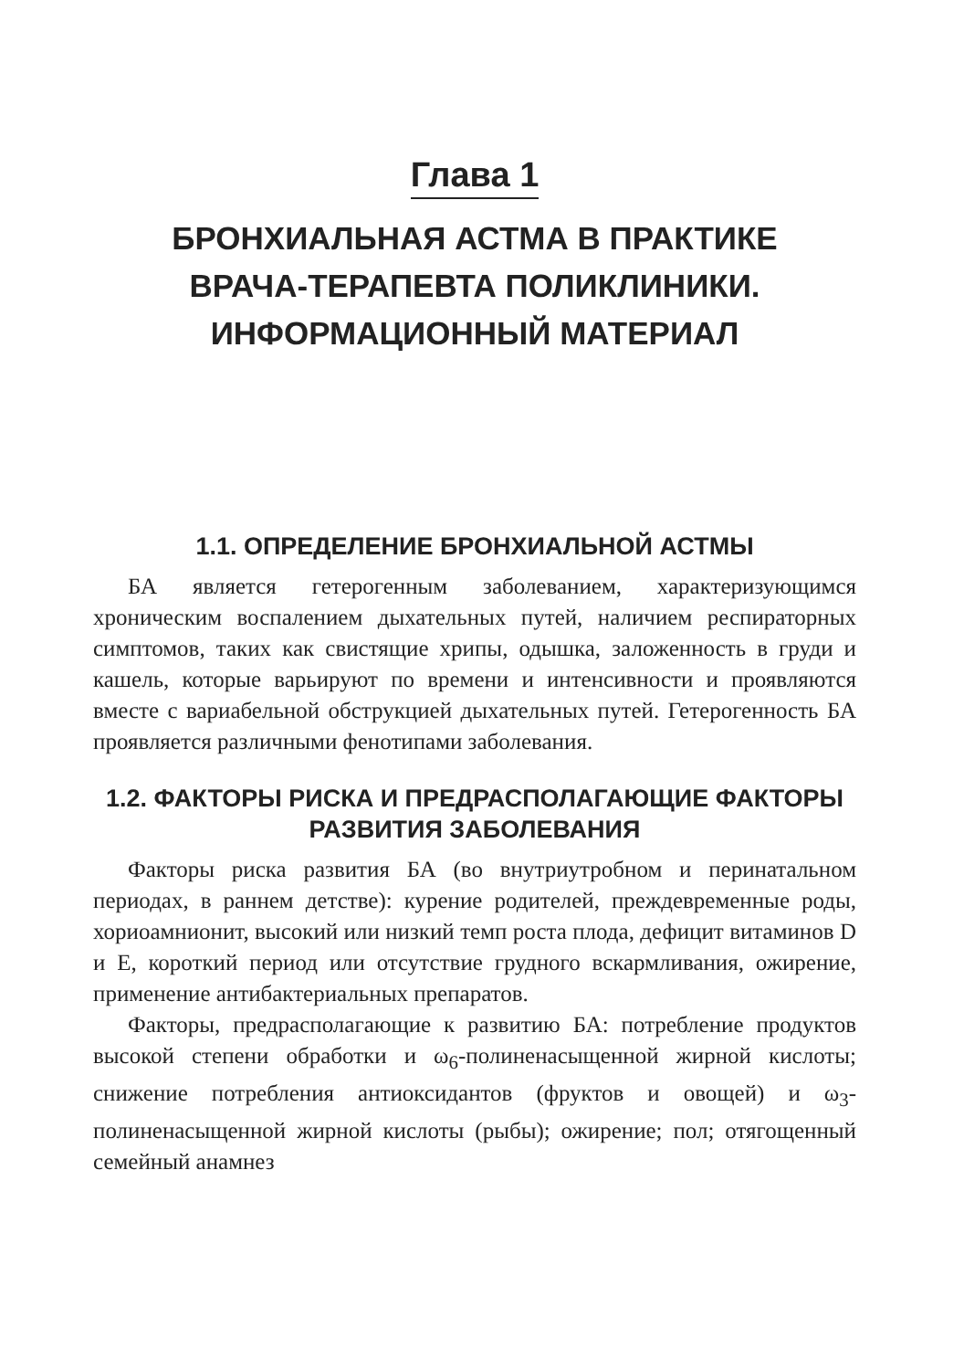Глава 1
БРОНХИАЛЬНАЯ АСТМА В ПРАКТИКЕ
ВРАЧА-ТЕРАПЕВТА ПОЛИКЛИНИКИ.
ИНФОРМАЦИОННЫЙ МАТЕРИАЛ
1.1. ОПРЕДЕЛЕНИЕ БРОНХИАЛЬНОЙ АСТМЫ
БА является гетерогенным заболеванием, характеризующимся хроническим воспалением дыхательных путей, наличием респираторных симптомов, таких как свистящие хрипы, одышка, заложенность в груди и кашель, которые варьируют по времени и интенсивности и проявляются вместе с вариабельной обструкцией дыхательных путей. Гетерогенность БА проявляется различными фенотипами заболевания.
1.2. ФАКТОРЫ РИСКА И ПРЕДРАСПОЛАГАЮЩИЕ ФАКТОРЫ РАЗВИТИЯ ЗАБОЛЕВАНИЯ
Факторы риска развития БА (во внутриутробном и перинатальном периодах, в раннем детстве): курение родителей, преждевременные роды, хориоамнионит, высокий или низкий темп роста плода, дефицит витаминов D и E, короткий период или отсутствие грудного вскармливания, ожирение, применение антибактериальных препаратов.
Факторы, предрасполагающие к развитию БА: потребление продуктов высокой степени обработки и ω<sub>6</sub>-полиненасыщенной жирной кислоты; снижение потребления антиоксидантов (фруктов и овощей) и ω<sub>3</sub>-полиненасыщенной жирной кислоты (рыбы); ожирение; пол; отягощенный семейный анамнез